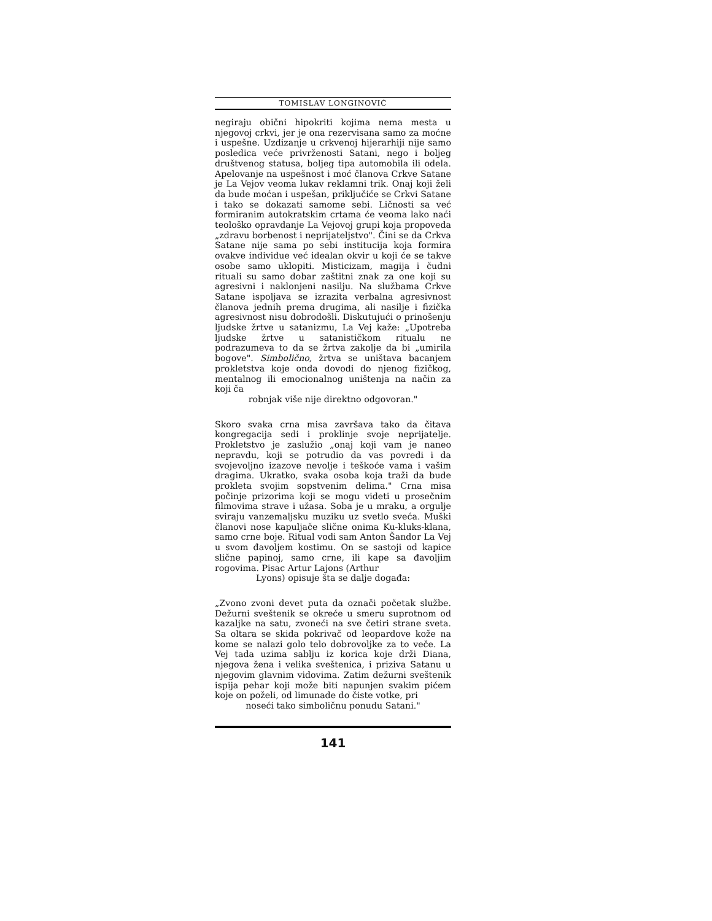TOMISLAV LONGINOVIĆ
negiraju obični hipokriti kojima nema mesta u njegovoj crkvi, jer je ona rezervisana samo za moćne i uspešne. Uzdizanje u crkvenoj hijerarhiji nije samo posledica veće privrženosti Satani, nego i boljeg društvenog statusa, boljeg tipa automobila ili odela. Apelovanje na uspešnost i moć članova Crkve Satane je La Vejov veoma lukav reklamni trik. Onaj koji želi da bude moćan i uspešan, priključiće se Crkvi Satane i tako se dokazati samome sebi. Ličnosti sa već formiranim autokratskim crtama će veoma lako naći teološko opravdanje La Vejovoj grupi koja propoveda „zdravu borbenost i neprijateljstvo". Čini se da Crkva Satane nije sama po sebi institucija koja formira ovakve individue već idealan okvir u koji će se takve osobe samo uklopiti. Misticizam, magija i čudni rituali su samo dobar zaštitni znak za one koji su agresivni i naklonjeni nasilju. Na službama Crkve Satane ispoljava se izrazita verbalna agresivnost članova jednih prema drugima, ali nasilje i fizička agresivnost nisu dobrodošli. Diskutujući o prinošenju ljudske žrtve u satanizmu, La Vej kaže: „Upotreba ljudske žrtve u satanističkom ritualu ne podrazumeva to da se žrtva zakolje da bi „umirila bogove". Simbolično, žrtva se uništava bacanjem prokletstva koje onda dovodi do njenog fizičkog, mentalnog ili emocionalnog uništenja na način za koji ča
robnjak više nije direktno odgovoran."
Skoro svaka crna misa završava tako da čitava kongregacija sedi i proklinje svoje neprijatelje. Prokletstvo je zaslužio „onaj koji vam je naneo nepravdu, koji se potrudio da vas povredi i da svojevoljno izazove nevolje i teškoće vama i vašim dragima. Ukratko, svaka osoba koja traži da bude prokleta svojim sopstvenim delima." Crna misa počinje prizorima koji se mogu videti u prosečnim filmovima strave i užasa. Soba je u mraku, a orgulje sviraju vanzemaljsku muziku uz svetlo sveća. Muški članovi nose kapuljače slične onima Ku-kluks-klana, samo crne boje. Ritual vodi sam Anton Šandor La Vej u svom đavoljem kostimu. On se sastoji od kapice slične papinoj, samo crne, ili kape sa đavoljim rogovima. Pisac Artur Lajons (Arthur
Lyons) opisuje šta se dalje događa:
„Zvono zvoni devet puta da označi početak službe. Dežurni sveštenik se okreće u smeru suprotnom od kazaljke na satu, zvoneći na sve četiri strane sveta. Sa oltara se skida pokrivač od leopardove kože na kome se nalazi golo telo dobrovoljke za to veče. La Vej tada uzima sablju iz korica koje drži Diana, njegova žena i velika sveštenica, i priziva Satanu u njegovim glavnim vidovima. Zatim dežurni sveštenik ispija pehar koji može biti napunjen svakim pićem koje on poželi, od limunade do čiste votke, pri
noseći tako simboličnu ponudu Satani."
141